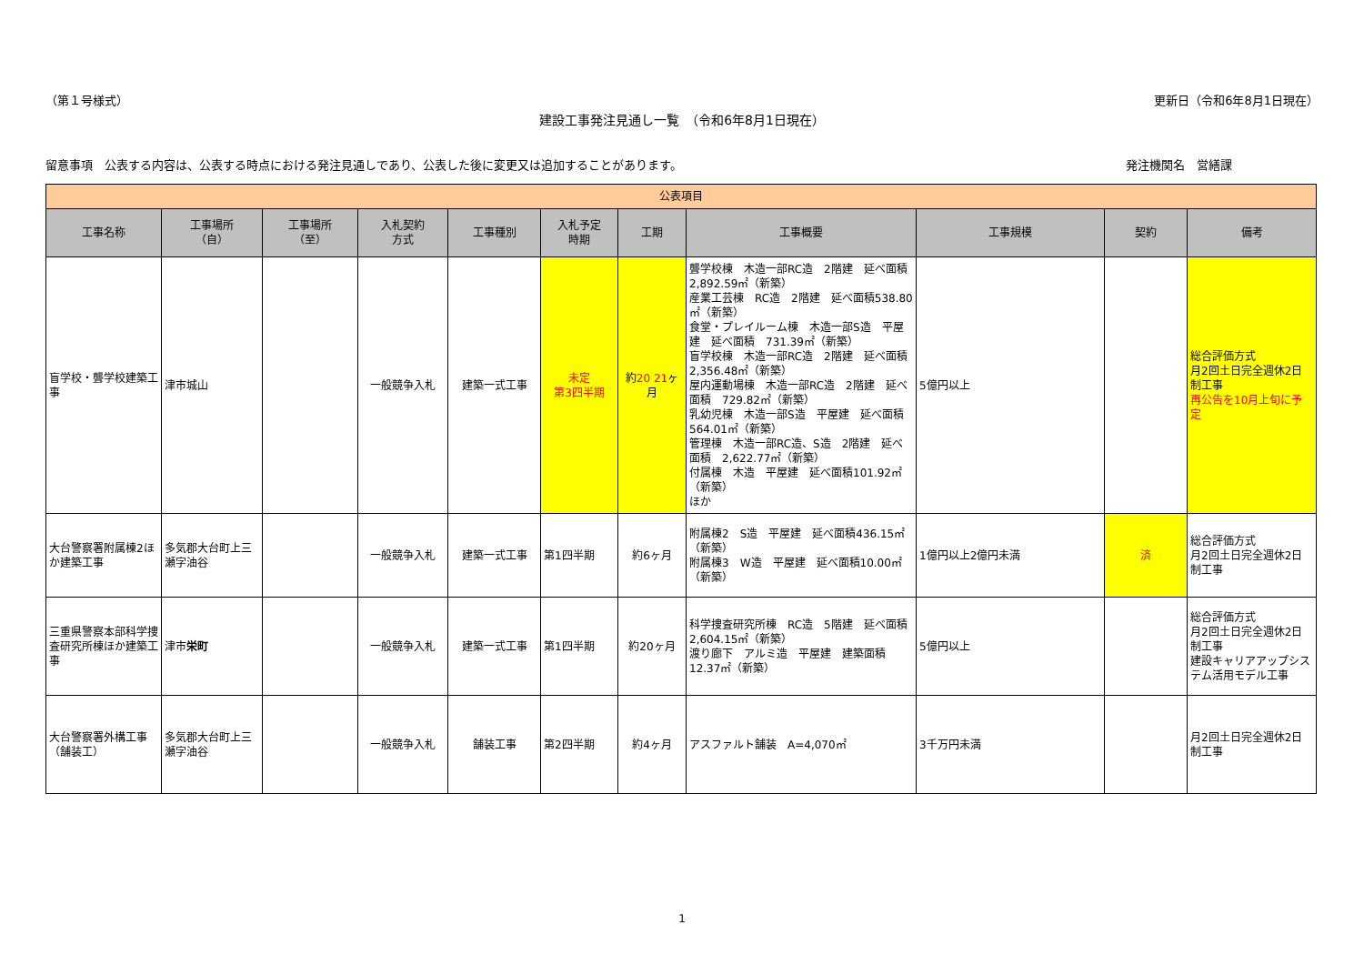（第１号様式） 更新日（令和6年8月1日現在）
建設工事発注見通し一覧　（令和6年8月1日現在）
留意事項　公表する内容は、公表する時点における発注見通しであり、公表した後に変更又は追加することがあります。 発注機関名　営繕課
| 公表項目 | | | | | | | | | | |
| --- | --- | --- | --- | --- | --- | --- | --- | --- | --- | --- |
| 工事名称 | 工事場所 （自） | 工事場所 （至） | 入札契約 方式 | 工事種別 | 入札予定 時期 | 工期 | 工事概要 | 工事規模 | 契約 | 備考 |
| 盲学校・聾学校建築工事 | 津市城山 | | 一般競争入札 | 建築一式工事 | 未定 第3四半期 | 約 20 21 ヶ月 | 聾学校棟 木造一部RC造 2階建 延べ面積 2,892.59㎡（新築） 産業工芸棟 RC造 2階建 延べ面積538.80㎡（新築） 食堂・プレイルーム棟 木造一部S造 平屋建 延べ面積 731.39㎡（新築） 盲学校棟 木造一部RC造 2階建 延べ面積 2,356.48㎡（新築） 屋内運動場棟 木造一部RC造 2階建 延べ面積 729.82㎡（新築） 乳幼児棟 木造一部S造 平屋建 延べ面積 564.01㎡（新築） 管理棟 木造一部RC造、S造 2階建 延べ面積 2,622.77㎡（新築） 付属棟 木造 平屋建 延べ面積101.92㎡（新築） ほか | 5億円以上 | | 総合評価方式 月2回土日完全週休2日制工事 再公告を10月上旬に予定 |
| 大台警察署附属棟2ほか建築工事 | 多気郡大台町上三瀬字油谷 | | 一般競争入札 | 建築一式工事 | 第1四半期 | 約6ヶ月 | 附属棟2 S造 平屋建 延べ面積436.15㎡（新築） 附属棟3 W造 平屋建 延べ面積10.00㎡（新築） | 1億円以上2億円未満 | 済 | 総合評価方式 月2回土日完全週休2日制工事 |
| 三重県警察本部科学捜査研究所棟ほか建築工事 | 津市 栄町 | | 一般競争入札 | 建築一式工事 | 第1四半期 | 約20ヶ月 | 科学捜査研究所棟 RC造 5階建 延べ面積 2,604.15㎡（新築） 渡り廊下 アルミ造 平屋建 建築面積 12.37㎡（新築） | 5億円以上 | | 総合評価方式 月2回土日完全週休2日制工事 建設キャリアアップシステム活用モデル工事 |
| 大台警察署外構工事（舗装工） | 多気郡大台町上三瀬字油谷 | | 一般競争入札 | 舗装工事 | 第2四半期 | 約4ヶ月 | アスファルト舗装 A=4,070㎡ | 3千万円未満 | | 月2回土日完全週休2日制工事 |
1